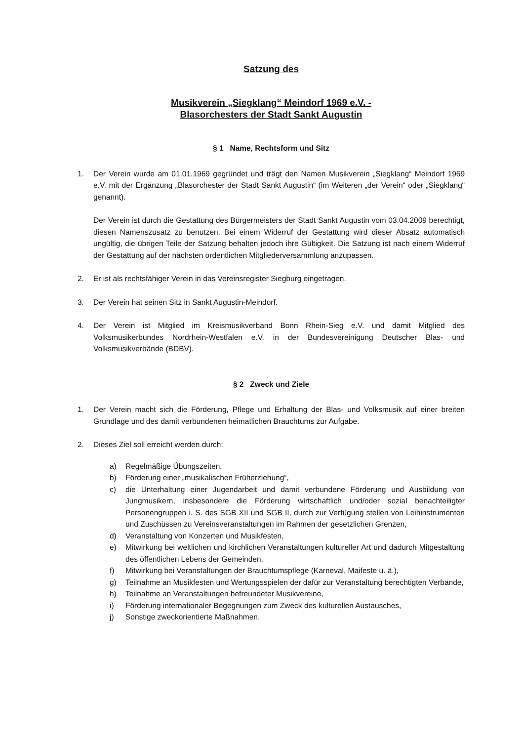Satzung des
Musikverein „Siegklang“ Meindorf 1969 e.V. -
Blasorchesters der Stadt Sankt Augustin
§ 1 Name, Rechtsform und Sitz
1. Der Verein wurde am 01.01.1969 gegründet und trägt den Namen Musikverein „Siegklang“ Meindorf 1969 e.V. mit der Ergänzung „Blasorchester der Stadt Sankt Augustin“ (im Weiteren „der Verein“ oder „Siegklang“ genannt).
Der Verein ist durch die Gestattung des Bürgermeisters der Stadt Sankt Augustin vom 03.04.2009 berechtigt, diesen Namenszusatz zu benutzen. Bei einem Widerruf der Gestattung wird dieser Absatz automatisch ungültig, die übrigen Teile der Satzung behalten jedoch ihre Gültigkeit. Die Satzung ist nach einem Widerruf der Gestattung auf der nächsten ordentlichen Mitgliederversammlung anzupassen.
2. Er ist als rechtsfähiger Verein in das Vereinsregister Siegburg eingetragen.
3. Der Verein hat seinen Sitz in Sankt Augustin-Meindorf.
4. Der Verein ist Mitglied im Kreismusikverband Bonn Rhein-Sieg e.V. und damit Mitglied des Volksmusikerbundes Nordrhein-Westfalen e.V. in der Bundesvereinigung Deutscher Blas- und Volksmusikverbände (BDBV).
§ 2 Zweck und Ziele
1. Der Verein macht sich die Förderung, Pflege und Erhaltung der Blas- und Volksmusik auf einer breiten Grundlage und des damit verbundenen heimatlichen Brauchtums zur Aufgabe.
2. Dieses Ziel soll erreicht werden durch:
a) Regelmäßige Übungszeiten,
b) Förderung einer „musikalischen Früherziehung“,
c) die Unterhaltung einer Jugendarbeit und damit verbundene Förderung und Ausbildung von Jungmusikern, insbesondere die Förderung wirtschaftlich und/oder sozial benachteiligter Personengruppen i. S. des SGB XII und SGB II, durch zur Verfügung stellen von Leihinstrumenten und Zuschüssen zu Vereinsveranstaltungen im Rahmen der gesetzlichen Grenzen,
d) Veranstaltung von Konzerten und Musikfesten,
e) Mitwirkung bei weltlichen und kirchlichen Veranstaltungen kultureller Art und dadurch Mitgestaltung des öffentlichen Lebens der Gemeinden,
f) Mitwirkung bei Veranstaltungen der Brauchtumspflege (Karneval, Maifeste u. ä.),
g) Teilnahme an Musikfesten und Wertungsspielen der dafür zur Veranstaltung berechtigten Verbände,
h) Teilnahme an Veranstaltungen befreundeter Musikvereine,
i) Förderung internationaler Begegnungen zum Zweck des kulturellen Austausches,
j) Sonstige zweckorientierte Maßnahmen.